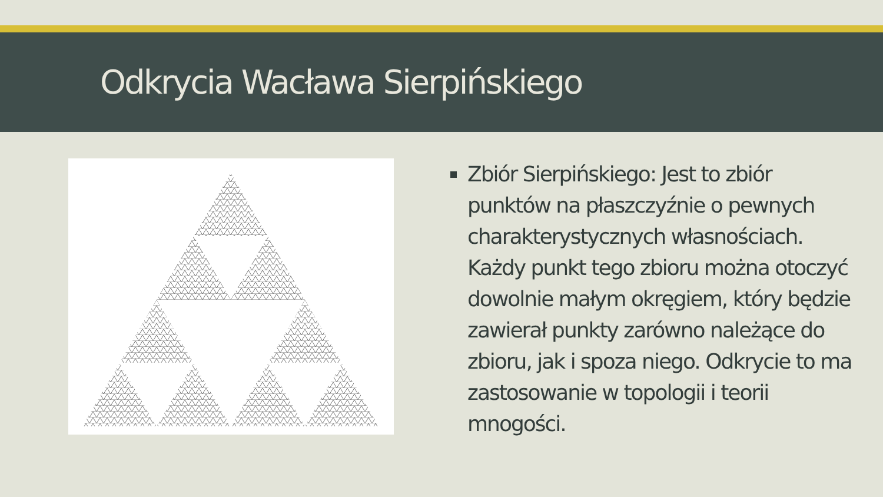Odkrycia Wacława Sierpińskiego
Zbiór Sierpińskiego: Jest to zbiór punktów na płaszczyźnie o pewnych charakterystycznych własnościach. Każdy punkt tego zbioru można otoczyć dowolnie małym okręgiem, który będzie zawierał punkty zarówno należące do zbioru, jak i spoza niego. Odkrycie to ma zastosowanie w topologii i teorii mnogości.